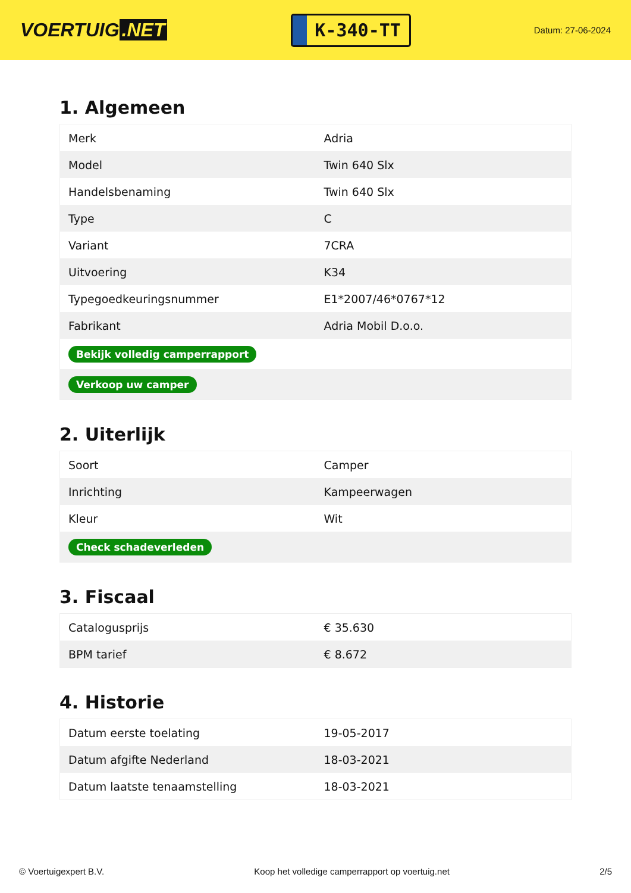VOERTUIG.NET
K-340-TT
Datum: 27-06-2024
1. Algemeen
| Merk | Adria |
| Model | Twin 640 Slx |
| Handelsbenaming | Twin 640 Slx |
| Type | C |
| Variant | 7CRA |
| Uitvoering | K34 |
| Typegoedkeuringsnummer | E1*2007/46*0767*12 |
| Fabrikant | Adria Mobil D.o.o. |
| Bekijk volledig camperrapport | |
| Verkoop uw camper | |
2. Uiterlijk
| Soort | Camper |
| Inrichting | Kampeerwagen |
| Kleur | Wit |
| Check schadeverleden | |
3. Fiscaal
| Cataloguspr­ijs | € 35.630 |
| BPM tarief | € 8.672 |
4. Historie
| Datum eerste toelating | 19-05-2017 |
| Datum afgifte Nederland | 18-03-2021 |
| Datum laatste tenaamstelling | 18-03-2021 |
© Voertuigexpert B.V. Koop het volledige camperrapport op voertuig.net 2/5